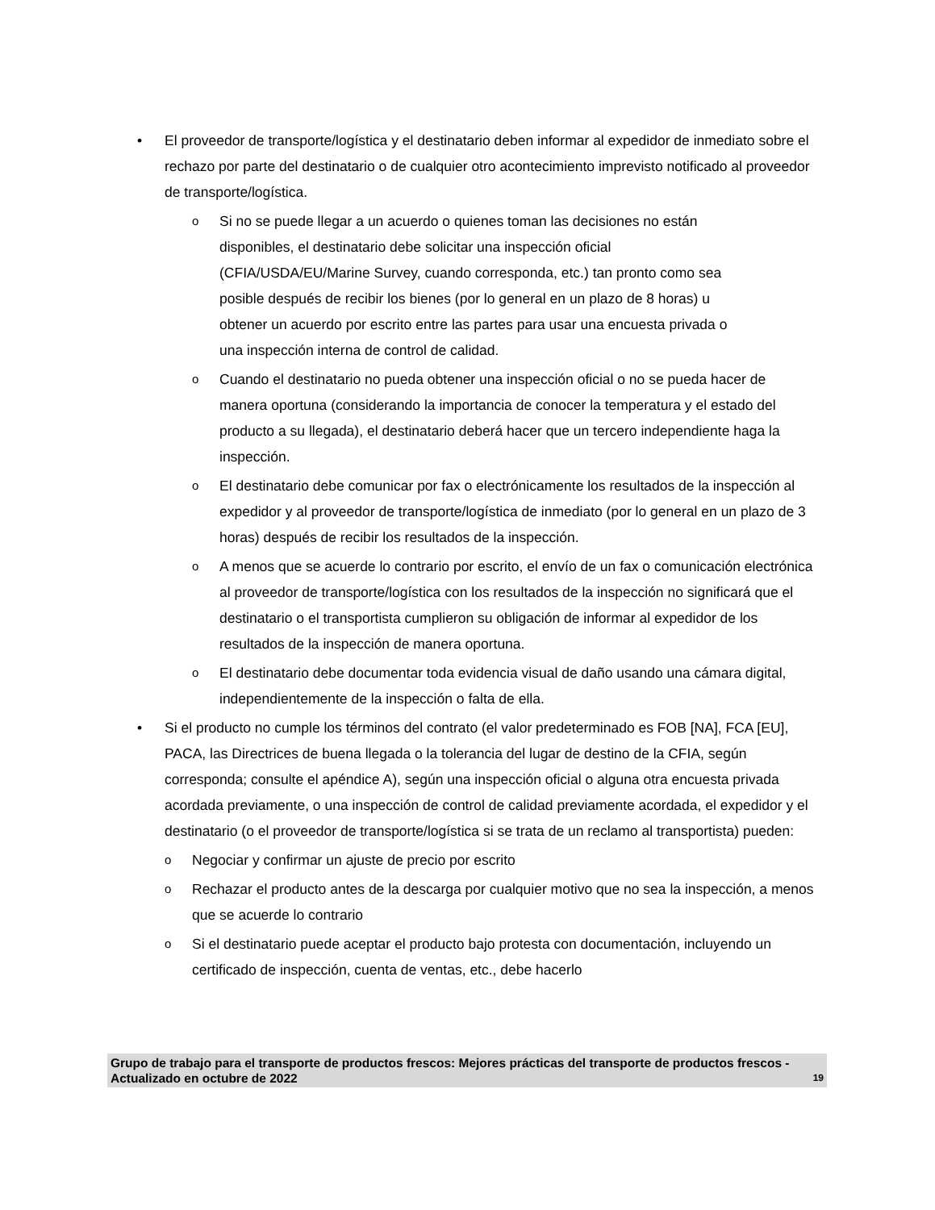• El proveedor de transporte/logística y el destinatario deben informar al expedidor de inmediato sobre el rechazo por parte del destinatario o de cualquier otro acontecimiento imprevisto notificado al proveedor de transporte/logística.
o
Si no se puede llegar a un acuerdo o quienes toman las decisiones no están disponibles, el destinatario debe solicitar una inspección oficial (CFIA/USDA/EU/Marine Survey, cuando corresponda, etc.) tan pronto como sea posible después de recibir los bienes (por lo general en un plazo de 8 horas) u obtener un acuerdo por escrito entre las partes para usar una encuesta privada o una inspección interna de control de calidad.
o
Cuando el destinatario no pueda obtener una inspección oficial o no se pueda hacer de manera oportuna (considerando la importancia de conocer la temperatura y el estado del producto a su llegada), el destinatario deberá hacer que un tercero independiente haga la inspección.
o
El destinatario debe comunicar por fax o electrónicamente los resultados de la inspección al expedidor y al proveedor de transporte/logística de inmediato (por lo general en un plazo de 3 horas) después de recibir los resultados de la inspección.
o
A menos que se acuerde lo contrario por escrito, el envío de un fax o comunicación electrónica al proveedor de transporte/logística con los resultados de la inspección no significará que el destinatario o el transportista cumplieron su obligación de informar al expedidor de los resultados de la inspección de manera oportuna.
o
El destinatario debe documentar toda evidencia visual de daño usando una cámara digital, independientemente de la inspección o falta de ella.
• Si el producto no cumple los términos del contrato (el valor predeterminado es FOB [NA], FCA [EU], PACA, las Directrices de buena llegada o la tolerancia del lugar de destino de la CFIA, según corresponda; consulte el apéndice A), según una inspección oficial o alguna otra encuesta privada acordada previamente, o una inspección de control de calidad previamente acordada, el expedidor y el destinatario (o el proveedor de transporte/logística si se trata de un reclamo al transportista) pueden:
o
Negociar y confirmar un ajuste de precio por escrito
o
Rechazar el producto antes de la descarga por cualquier motivo que no sea la inspección, a menos que se acuerde lo contrario
o
Si el destinatario puede aceptar el producto bajo protesta con documentación, incluyendo un certificado de inspección, cuenta de ventas, etc., debe hacerlo
Grupo de trabajo para el transporte de productos frescos: Mejores prácticas del transporte de productos frescos - Actualizado en octubre de 2022
19